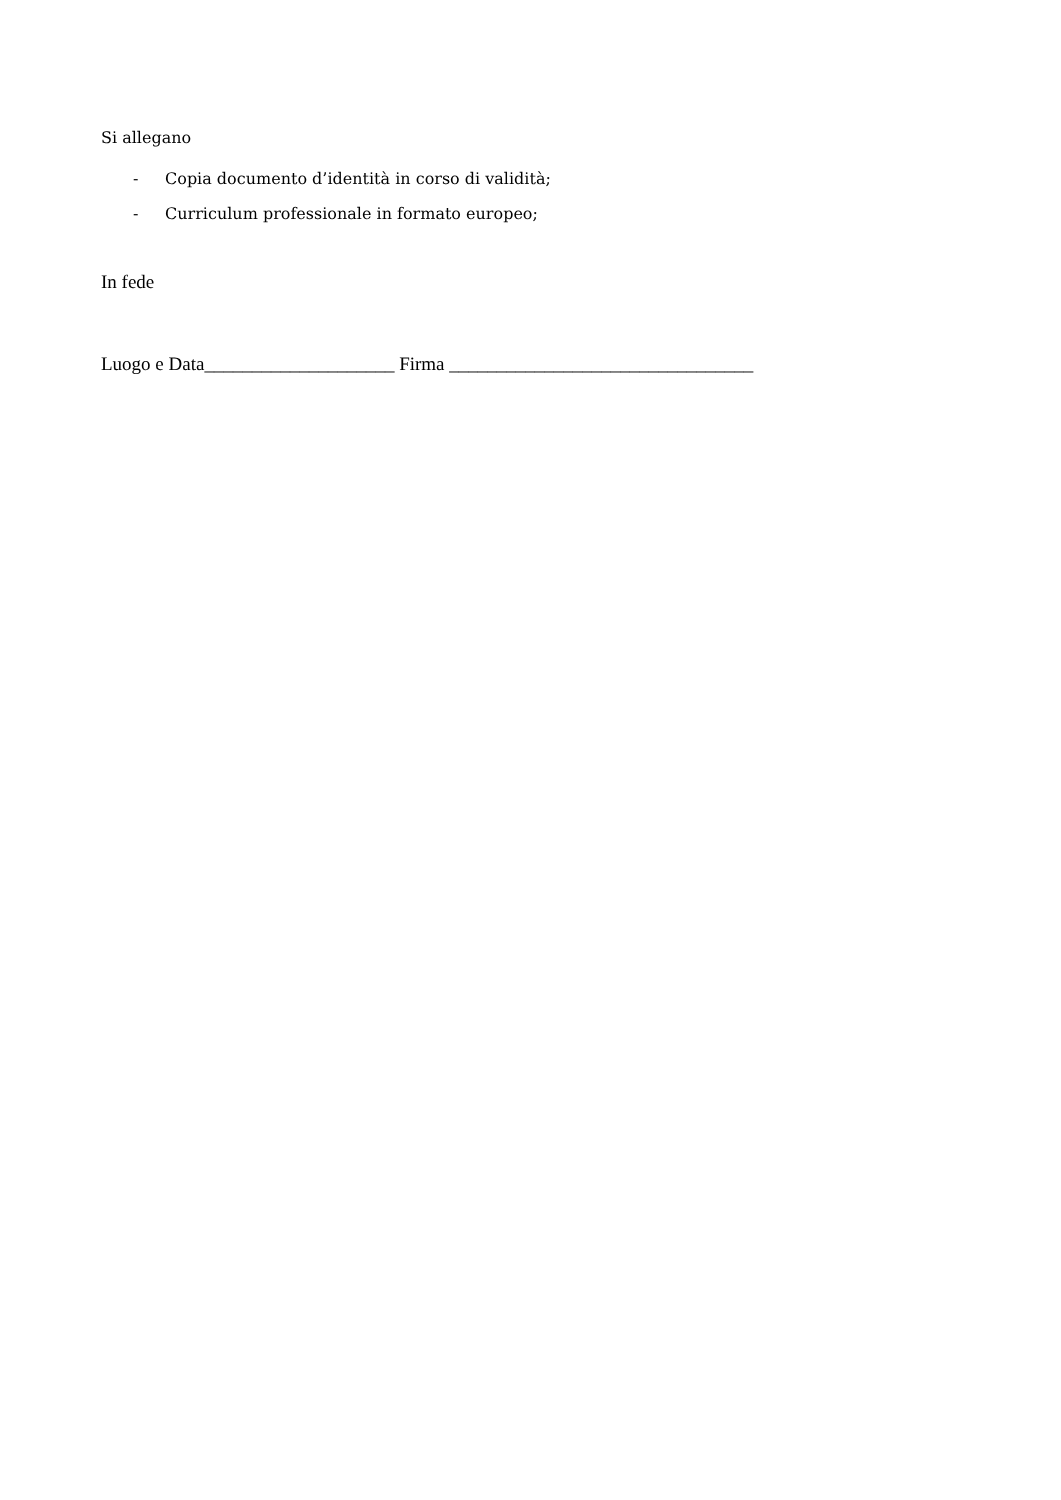Si allegano
- Copia documento d’identità in corso di validità;
- Curriculum professionale in formato europeo;
In fede
Luogo e Data____________________ Firma ________________________________